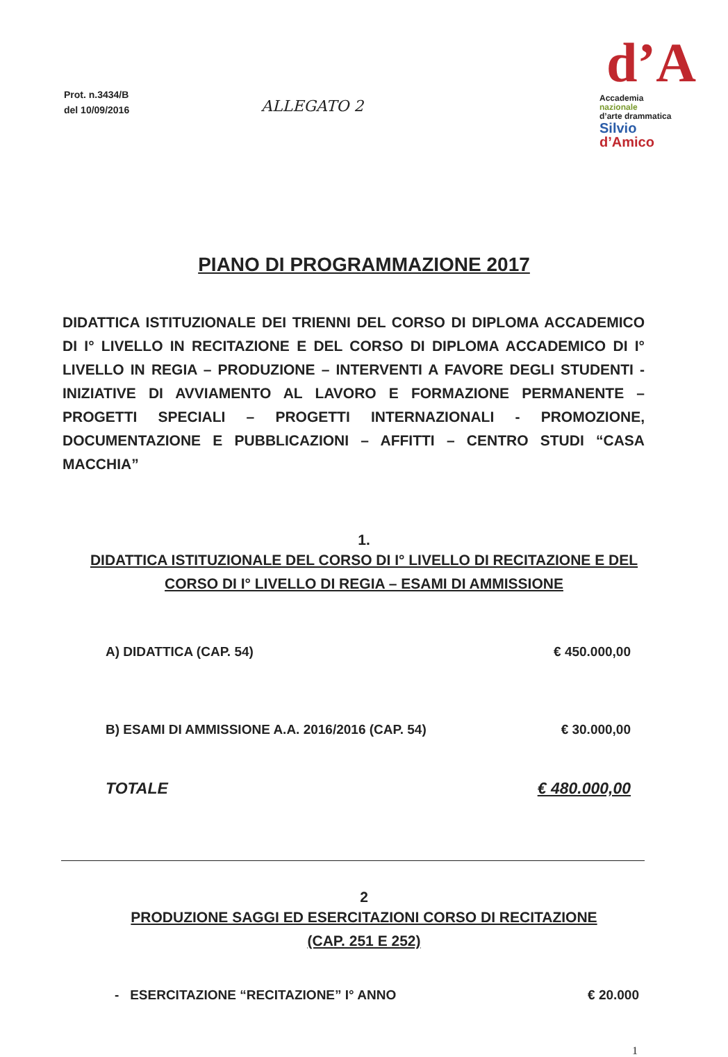Prot. n.3434/B
del 10/09/2016
ALLEGATO 2
d’A
Accademia
nazionale
d’arte drammatica
Silvio
d’Amico
PIANO DI PROGRAMMAZIONE 2017
DIDATTICA ISTITUZIONALE DEI TRIENNI DEL CORSO DI DIPLOMA ACCADEMICO DI I° LIVELLO IN RECITAZIONE E DEL CORSO DI DIPLOMA ACCADEMICO DI I° LIVELLO IN REGIA – PRODUZIONE – INTERVENTI A FAVORE DEGLI STUDENTI - INIZIATIVE DI AVVIAMENTO AL LAVORO E FORMAZIONE PERMANENTE – PROGETTI SPECIALI – PROGETTI INTERNAZIONALI - PROMOZIONE, DOCUMENTAZIONE E PUBBLICAZIONI – AFFITTI – CENTRO STUDI “CASA MACCHIA”
1.
DIDATTICA ISTITUZIONALE DEL CORSO DI I° LIVELLO DI RECITAZIONE E DEL CORSO DI I° LIVELLO DI REGIA – ESAMI DI AMMISSIONE
A) DIDATTICA (CAP. 54) € 450.000,00
B) ESAMI DI AMMISSIONE A.A. 2016/2016 (CAP. 54) € 30.000,00
TOTALE € 480.000,00
2
PRODUZIONE SAGGI ED ESERCITAZIONI CORSO DI RECITAZIONE
(CAP. 251 E 252)
- ESERCITAZIONE “RECITAZIONE” I° ANNO € 20.000
1